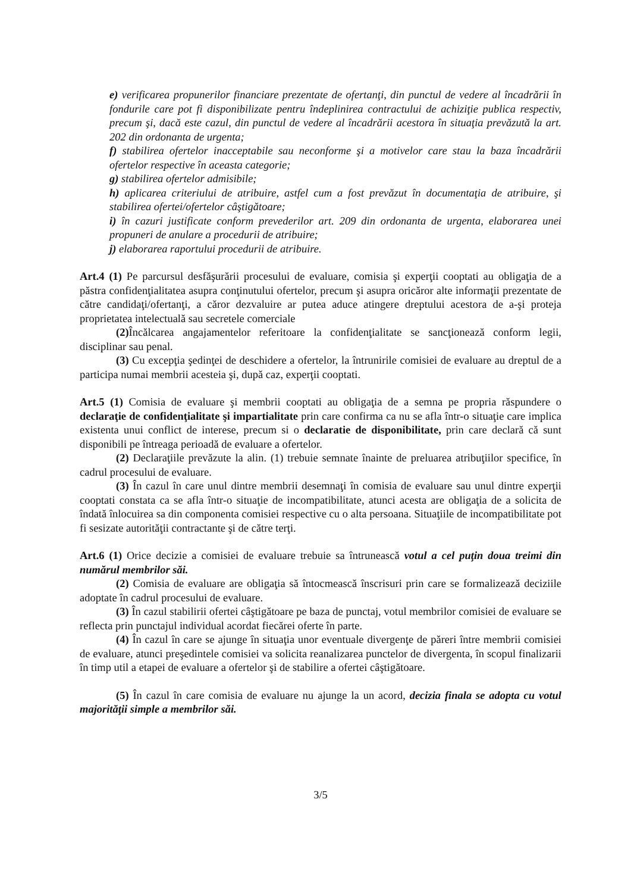e) verificarea propunerilor financiare prezentate de ofertanţi, din punctul de vedere al încadrării în fondurile care pot fi disponibilizate pentru îndeplinirea contractului de achiziţie publica respectiv, precum şi, dacă este cazul, din punctul de vedere al încadrării acestora în situaţia prevăzută la art. 202 din ordonanta de urgenta;
f) stabilirea ofertelor inacceptabile sau neconforme şi a motivelor care stau la baza încadrării ofertelor respective în aceasta categorie;
g) stabilirea ofertelor admisibile;
h) aplicarea criteriului de atribuire, astfel cum a fost prevăzut în documentaţia de atribuire, şi stabilirea ofertei/ofertelor câştigătoare;
i) în cazuri justificate conform prevederilor art. 209 din ordonanta de urgenta, elaborarea unei propuneri de anulare a procedurii de atribuire;
j) elaborarea raportului procedurii de atribuire.
Art.4 (1) Pe parcursul desfăşurării procesului de evaluare, comisia şi experţii cooptati au obligaţia de a păstra confidenţialitatea asupra conţinutului ofertelor, precum şi asupra oricăror alte informaţii prezentate de către candidaţi/ofertanţi, a căror dezvaluire ar putea aduce atingere dreptului acestora de a-şi proteja proprietatea intelectuală sau secretele comerciale
(2) Încălcarea angajamentelor referitoare la confidenţialitate se sancţionează conform legii, disciplinar sau penal.
(3) Cu excepţia şedinţei de deschidere a ofertelor, la întrunirile comisiei de evaluare au dreptul de a participa numai membrii acesteia şi, după caz, experţii cooptati.
Art.5 (1) Comisia de evaluare şi membrii cooptati au obligaţia de a semna pe propria răspundere o declaraţie de confidenţialitate şi impartialitate prin care confirma ca nu se afla într-o situaţie care implica existenta unui conflict de interese, precum si o declaratie de disponibilitate, prin care declară că sunt disponibili pe întreaga perioadă de evaluare a ofertelor.
(2) Declaraţiile prevăzute la alin. (1) trebuie semnate înainte de preluarea atribuţiilor specifice, în cadrul procesului de evaluare.
(3) În cazul în care unul dintre membrii desemnaţi în comisia de evaluare sau unul dintre experţii cooptati constata ca se afla într-o situaţie de incompatibilitate, atunci acesta are obligaţia de a solicita de îndată înlocuirea sa din componenta comisiei respective cu o alta persoana. Situaţiile de incompatibilitate pot fi sesizate autorităţii contractante şi de către terţi.
Art.6 (1) Orice decizie a comisiei de evaluare trebuie sa întrunească votul a cel puţin doua treimi din numărul membrilor săi.
(2) Comisia de evaluare are obligaţia să întocmească înscrisuri prin care se formalizează deciziile adoptate în cadrul procesului de evaluare.
(3) În cazul stabilirii ofertei câştigătoare pe baza de punctaj, votul membrilor comisiei de evaluare se reflecta prin punctajul individual acordat fiecărei oferte în parte.
(4) În cazul în care se ajunge în situaţia unor eventuale divergenţe de păreri între membrii comisiei de evaluare, atunci preşedintele comisiei va solicita reanalizarea punctelor de divergenta, în scopul finalizarii în timp util a etapei de evaluare a ofertelor şi de stabilire a ofertei câştigătoare.
(5) În cazul în care comisia de evaluare nu ajunge la un acord, decizia finala se adopta cu votul majorităţii simple a membrilor săi.
3/5